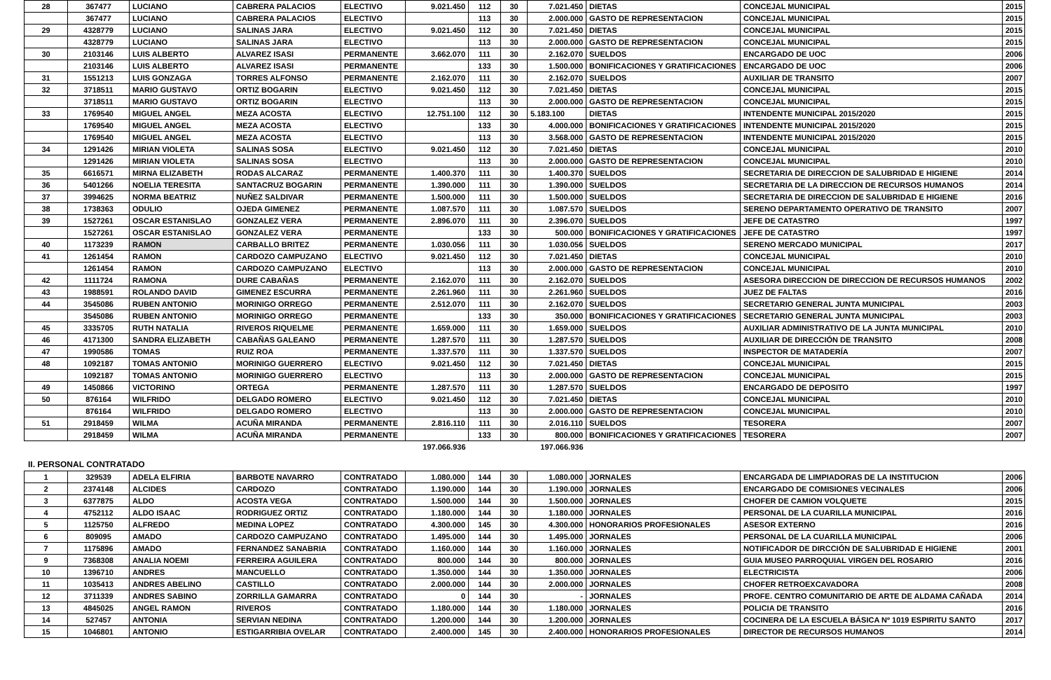| 28 | 367477 | LUCIANO | CABRERA PALACIOS | ELECTIVO | 9.021.450 | 112 | 30 | 7.021.450 | DIETAS | CONCEJAL MUNICIPAL | 2015 |
| | 367477 | LUCIANO | CABRERA PALACIOS | ELECTIVO | | 113 | 30 | 2.000.000 | GASTO DE REPRESENTACION | CONCEJAL MUNICIPAL | 2015 |
| 29 | 4328779 | LUCIANO | SALINAS JARA | ELECTIVO | 9.021.450 | 112 | 30 | 7.021.450 | DIETAS | CONCEJAL MUNICIPAL | 2015 |
| | 4328779 | LUCIANO | SALINAS JARA | ELECTIVO | | 113 | 30 | 2.000.000 | GASTO DE REPRESENTACION | CONCEJAL MUNICIPAL | 2015 |
| 30 | 2103146 | LUIS ALBERTO | ALVAREZ ISASI | PERMANENTE | 3.662.070 | 111 | 30 | 2.162.070 | SUELDOS | ENCARGADO DE UOC | 2006 |
| | 2103146 | LUIS ALBERTO | ALVAREZ ISASI | PERMANENTE | | 133 | 30 | 1.500.000 | BONIFICACIONES Y GRATIFICACIONES | ENCARGADO DE UOC | 2006 |
| 31 | 1551213 | LUIS GONZAGA | TORRES ALFONSO | PERMANENTE | 2.162.070 | 111 | 30 | 2.162.070 | SUELDOS | AUXILIAR DE TRANSITO | 2007 |
| 32 | 3718511 | MARIO GUSTAVO | ORTIZ BOGARIN | ELECTIVO | 9.021.450 | 112 | 30 | 7.021.450 | DIETAS | CONCEJAL MUNICIPAL | 2015 |
| | 3718511 | MARIO GUSTAVO | ORTIZ BOGARIN | ELECTIVO | | 113 | 30 | 2.000.000 | GASTO DE REPRESENTACION | CONCEJAL MUNICIPAL | 2015 |
| 33 | 1769540 | MIGUEL ANGEL | MEZA ACOSTA | ELECTIVO | 12.751.100 | 112 | 30 | 5.183.100 | DIETAS | INTENDENTE MUNICIPAL 2015/2020 | 2015 |
| | 1769540 | MIGUEL ANGEL | MEZA ACOSTA | ELECTIVO | | 133 | 30 | 4.000.000 | BONIFICACIONES Y GRATIFICACIONES | INTENDENTE MUNICIPAL 2015/2020 | 2015 |
| | 1769540 | MIGUEL ANGEL | MEZA ACOSTA | ELECTIVO | | 113 | 30 | 3.568.000 | GASTO DE REPRESENTACION | INTENDENTE MUNICIPAL 2015/2020 | 2015 |
| 34 | 1291426 | MIRIAN VIOLETA | SALINAS SOSA | ELECTIVO | 9.021.450 | 112 | 30 | 7.021.450 | DIETAS | CONCEJAL MUNICIPAL | 2010 |
| | 1291426 | MIRIAN VIOLETA | SALINAS SOSA | ELECTIVO | | 113 | 30 | 2.000.000 | GASTO DE REPRESENTACION | CONCEJAL MUNICIPAL | 2010 |
| 35 | 6616571 | MIRNA ELIZABETH | RODAS ALCARAZ | PERMANENTE | 1.400.370 | 111 | 30 | 1.400.370 | SUELDOS | SECRETARIA DE DIRECCION DE SALUBRIDAD E HIGIENE | 2014 |
| 36 | 5401266 | NOELIA TERESITA | SANTACRUZ BOGARIN | PERMANENTE | 1.390.000 | 111 | 30 | 1.390.000 | SUELDOS | SECRETARIA DE LA DIRECCION DE RECURSOS HUMANOS | 2014 |
| 37 | 3994625 | NORMA BEATRIZ | NUÑEZ SALDIVAR | PERMANENTE | 1.500.000 | 111 | 30 | 1.500.000 | SUELDOS | SECRETARIA DE DIRECCION DE SALUBRIDAD E HIGIENE | 2016 |
| 38 | 1738363 | ODULIO | OJEDA GIMENEZ | PERMANENTE | 1.087.570 | 111 | 30 | 1.087.570 | SUELDOS | SERENO DEPARTAMENTO OPERATIVO DE TRANSITO | 2007 |
| 39 | 1527261 | OSCAR ESTANISLAO | GONZALEZ VERA | PERMANENTE | 2.896.070 | 111 | 30 | 2.396.070 | SUELDOS | JEFE DE CATASTRO | 1997 |
| | 1527261 | OSCAR ESTANISLAO | GONZALEZ VERA | PERMANENTE | | 133 | 30 | 500.000 | BONIFICACIONES Y GRATIFICACIONES | JEFE DE CATASTRO | 1997 |
| 40 | 1173239 | RAMON | CARBALLO BRITEZ | PERMANENTE | 1.030.056 | 111 | 30 | 1.030.056 | SUELDOS | SERENO MERCADO MUNICIPAL | 2017 |
| 41 | 1261454 | RAMON | CARDOZO CAMPUZANO | ELECTIVO | 9.021.450 | 112 | 30 | 7.021.450 | DIETAS | CONCEJAL MUNICIPAL | 2010 |
| | 1261454 | RAMON | CARDOZO CAMPUZANO | ELECTIVO | | 113 | 30 | 2.000.000 | GASTO DE REPRESENTACION | CONCEJAL MUNICIPAL | 2010 |
| 42 | 1111724 | RAMONA | DURE CABAÑAS | PERMANENTE | 2.162.070 | 111 | 30 | 2.162.070 | SUELDOS | ASESORA DIRECCION DE DIRECCION DE RECURSOS HUMANOS | 2002 |
| 43 | 1988591 | ROLANDO DAVID | GIMENEZ ESCURRA | PERMANENTE | 2.261.960 | 111 | 30 | 2.261.960 | SUELDOS | JUEZ DE FALTAS | 2016 |
| 44 | 3545086 | RUBEN ANTONIO | MORINIGO ORREGO | PERMANENTE | 2.512.070 | 111 | 30 | 2.162.070 | SUELDOS | SECRETARIO GENERAL JUNTA MUNICIPAL | 2003 |
| | 3545086 | RUBEN ANTONIO | MORINIGO ORREGO | PERMANENTE | | 133 | 30 | 350.000 | BONIFICACIONES Y GRATIFICACIONES | SECRETARIO GENERAL JUNTA MUNICIPAL | 2003 |
| 45 | 3335705 | RUTH NATALIA | RIVEROS RIQUELME | PERMANENTE | 1.659.000 | 111 | 30 | 1.659.000 | SUELDOS | AUXILIAR ADMINISTRATIVO DE LA JUNTA MUNICIPAL | 2010 |
| 46 | 4171300 | SANDRA ELIZABETH | CABAÑAS GALEANO | PERMANENTE | 1.287.570 | 111 | 30 | 1.287.570 | SUELDOS | AUXILIAR DE DIRECCIÓN DE TRANSITO | 2008 |
| 47 | 1990586 | TOMAS | RUIZ ROA | PERMANENTE | 1.337.570 | 111 | 30 | 1.337.570 | SUELDOS | INSPECTOR DE MATADERÍA | 2007 |
| 48 | 1092187 | TOMAS ANTONIO | MORINIGO GUERRERO | ELECTIVO | 9.021.450 | 112 | 30 | 7.021.450 | DIETAS | CONCEJAL MUNICIPAL | 2015 |
| | 1092187 | TOMAS ANTONIO | MORINIGO GUERRERO | ELECTIVO | | 113 | 30 | 2.000.000 | GASTO DE REPRESENTACION | CONCEJAL MUNICIPAL | 2015 |
| 49 | 1450866 | VICTORINO | ORTEGA | PERMANENTE | 1.287.570 | 111 | 30 | 1.287.570 | SUELDOS | ENCARGADO DE DEPOSITO | 1997 |
| 50 | 876164 | WILFRIDO | DELGADO ROMERO | ELECTIVO | 9.021.450 | 112 | 30 | 7.021.450 | DIETAS | CONCEJAL MUNICIPAL | 2010 |
| | 876164 | WILFRIDO | DELGADO ROMERO | ELECTIVO | | 113 | 30 | 2.000.000 | GASTO DE REPRESENTACION | CONCEJAL MUNICIPAL | 2010 |
| 51 | 2918459 | WILMA | ACUÑA MIRANDA | PERMANENTE | 2.816.110 | 111 | 30 | 2.016.110 | SUELDOS | TESORERA | 2007 |
| | 2918459 | WILMA | ACUÑA MIRANDA | PERMANENTE | | 133 | 30 | 800.000 | BONIFICACIONES Y GRATIFICACIONES | TESORERA | 2007 |
| | | | | | 197.066.936 | | | 197.066.936 | | | |
II. PERSONAL CONTRATADO
| 1 | 329539 | ADELA ELFIRIA | BARBOTE NAVARRO | CONTRATADO | 1.080.000 | 144 | 30 | 1.080.000 | JORNALES | ENCARGADA DE LIMPIADORAS DE LA INSTITUCION | 2006 |
| 2 | 2374148 | ALCIDES | CARDOZO | CONTRATADO | 1.190.000 | 144 | 30 | 1.190.000 | JORNALES | ENCARGADO DE COMISIONES VECINALES | 2006 |
| 3 | 6377875 | ALDO | ACOSTA VEGA | CONTRATADO | 1.500.000 | 144 | 30 | 1.500.000 | JORNALES | CHOFER DE CAMION VOLQUETE | 2015 |
| 4 | 4752112 | ALDO ISAAC | RODRIGUEZ ORTIZ | CONTRATADO | 1.180.000 | 144 | 30 | 1.180.000 | JORNALES | PERSONAL DE LA CUARILLA MUNICIPAL | 2016 |
| 5 | 1125750 | ALFREDO | MEDINA LOPEZ | CONTRATADO | 4.300.000 | 145 | 30 | 4.300.000 | HONORARIOS PROFESIONALES | ASESOR EXTERNO | 2016 |
| 6 | 809095 | AMADO | CARDOZO CAMPUZANO | CONTRATADO | 1.495.000 | 144 | 30 | 1.495.000 | JORNALES | PERSONAL DE LA CUARILLA MUNICIPAL | 2006 |
| 7 | 1175896 | AMADO | FERNANDEZ SANABRIA | CONTRATADO | 1.160.000 | 144 | 30 | 1.160.000 | JORNALES | NOTIFICADOR DE DIRCCIÓN DE SALUBRIDAD E HIGIENE | 2001 |
| 9 | 7368308 | ANALIA NOEMI | FERREIRA AGUILERA | CONTRATADO | 800.000 | 144 | 30 | 800.000 | JORNALES | GUIA MUSEO PARROQUIAL VIRGEN DEL ROSARIO | 2016 |
| 10 | 1396710 | ANDRES | MANCUELLO | CONTRATADO | 1.350.000 | 144 | 30 | 1.350.000 | JORNALES | ELECTRICISTA | 2006 |
| 11 | 1035413 | ANDRES ABELINO | CASTILLO | CONTRATADO | 2.000.000 | 144 | 30 | 2.000.000 | JORNALES | CHOFER RETROEXCAVADORA | 2008 |
| 12 | 3711339 | ANDRES SABINO | ZORRILLA GAMARRA | CONTRATADO | 0 | 144 | 30 | - | JORNALES | PROFE. CENTRO COMUNITARIO DE ARTE DE ALDAMA CAÑADA | 2014 |
| 13 | 4845025 | ANGEL RAMON | RIVEROS | CONTRATADO | 1.180.000 | 144 | 30 | 1.180.000 | JORNALES | POLICIA DE TRANSITO | 2016 |
| 14 | 527457 | ANTONIA | SERVIAN NEDINA | CONTRATADO | 1.200.000 | 144 | 30 | 1.200.000 | JORNALES | COCINERA DE LA ESCUELA BÁSICA Nº 1019 ESPIRITU SANTO | 2017 |
| 15 | 1046801 | ANTONIO | ESTIGARRIBIA OVELAR | CONTRATADO | 2.400.000 | 145 | 30 | 2.400.000 | HONORARIOS PROFESIONALES | DIRECTOR DE RECURSOS HUMANOS | 2014 |